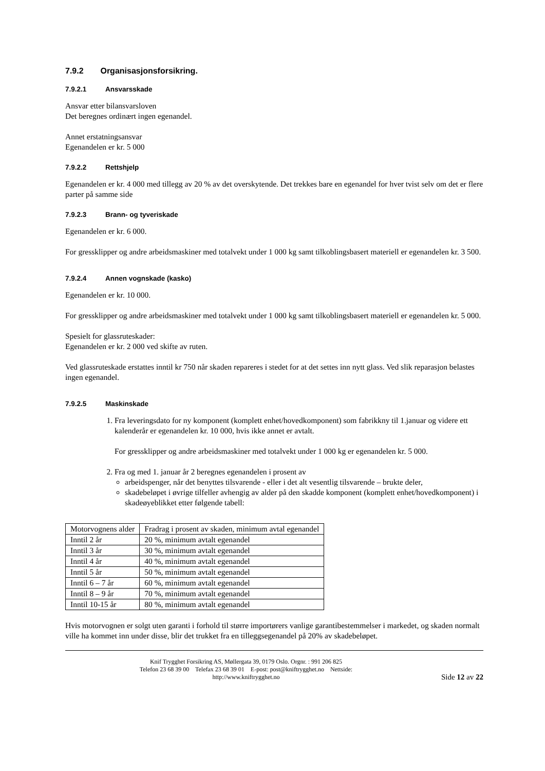7.9.2 Organisasjonsforsikring.
7.9.2.1 Ansvarsskade
Ansvar etter bilansvarsloven
Det beregnes ordinært ingen egenandel.
Annet erstatningsansvar
Egenandelen er kr. 5 000
7.9.2.2 Rettshjelp
Egenandelen er kr. 4 000 med tillegg av 20 % av det overskytende. Det trekkes bare en egenandel for hver tvist selv om det er flere parter på samme side
7.9.2.3 Brann- og tyveriskade
Egenandelen er kr. 6 000.
For gressklipper og andre arbeidsmaskiner med totalvekt under 1 000 kg samt tilkoblingsbasert materiell er egenandelen kr. 3 500.
7.9.2.4 Annen vognskade (kasko)
Egenandelen er kr. 10 000.
For gressklipper og andre arbeidsmaskiner med totalvekt under 1 000 kg samt tilkoblingsbasert materiell er egenandelen kr. 5 000.
Spesielt for glassruteskader:
Egenandelen er kr. 2 000 ved skifte av ruten.
Ved glassruteskade erstattes inntil kr 750 når skaden repareres i stedet for at det settes inn nytt glass. Ved slik reparasjon belastes ingen egenandel.
7.9.2.5 Maskinskade
1. Fra leveringsdato for ny komponent (komplett enhet/hovedkomponent) som fabrikkny til 1.januar og videre ett kalenderår er egenandelen kr. 10 000, hvis ikke annet er avtalt.
For gressklipper og andre arbeidsmaskiner med totalvekt under 1 000 kg er egenandelen kr. 5 000.
2. Fra og med 1. januar år 2 beregnes egenandelen i prosent av
arbeidspenger, når det benyttes tilsvarende - eller i det alt vesentlig tilsvarende – brukte deler,
skadebeløpet i øvrige tilfeller avhengig av alder på den skadde komponent (komplett enhet/hovedkomponent) i skadeøyeblikket etter følgende tabell:
| Motorvognens alder | Fradrag i prosent av skaden, minimum avtal egenandel |
| Inntil 2 år | 20 %, minimum avtalt egenandel |
| Inntil 3 år | 30 %, minimum avtalt egenandel |
| Inntil 4 år | 40 %, minimum avtalt egenandel |
| Inntil 5 år | 50 %, minimum avtalt egenandel |
| Inntil 6 – 7 år | 60 %, minimum avtalt egenandel |
| Inntil 8 – 9 år | 70 %, minimum avtalt egenandel |
| Inntil 10-15 år | 80 %, minimum avtalt egenandel |
Hvis motorvognen er solgt uten garanti i forhold til større importørers vanlige garantibestemmelser i markedet, og skaden normalt ville ha kommet inn under disse, blir det trukket fra en tilleggsegenandel på 20% av skadebeløpet.
Knif Trygghet Forsikring AS, Møllergata 39, 0179 Oslo. Orgnr. : 991 206 825
Telefon 23 68 39 00 Telefax 23 68 39 01 E-post: post@kniftrygghet.no Nettside:
http://www.kniftrygghet.no
Side 12 av 22